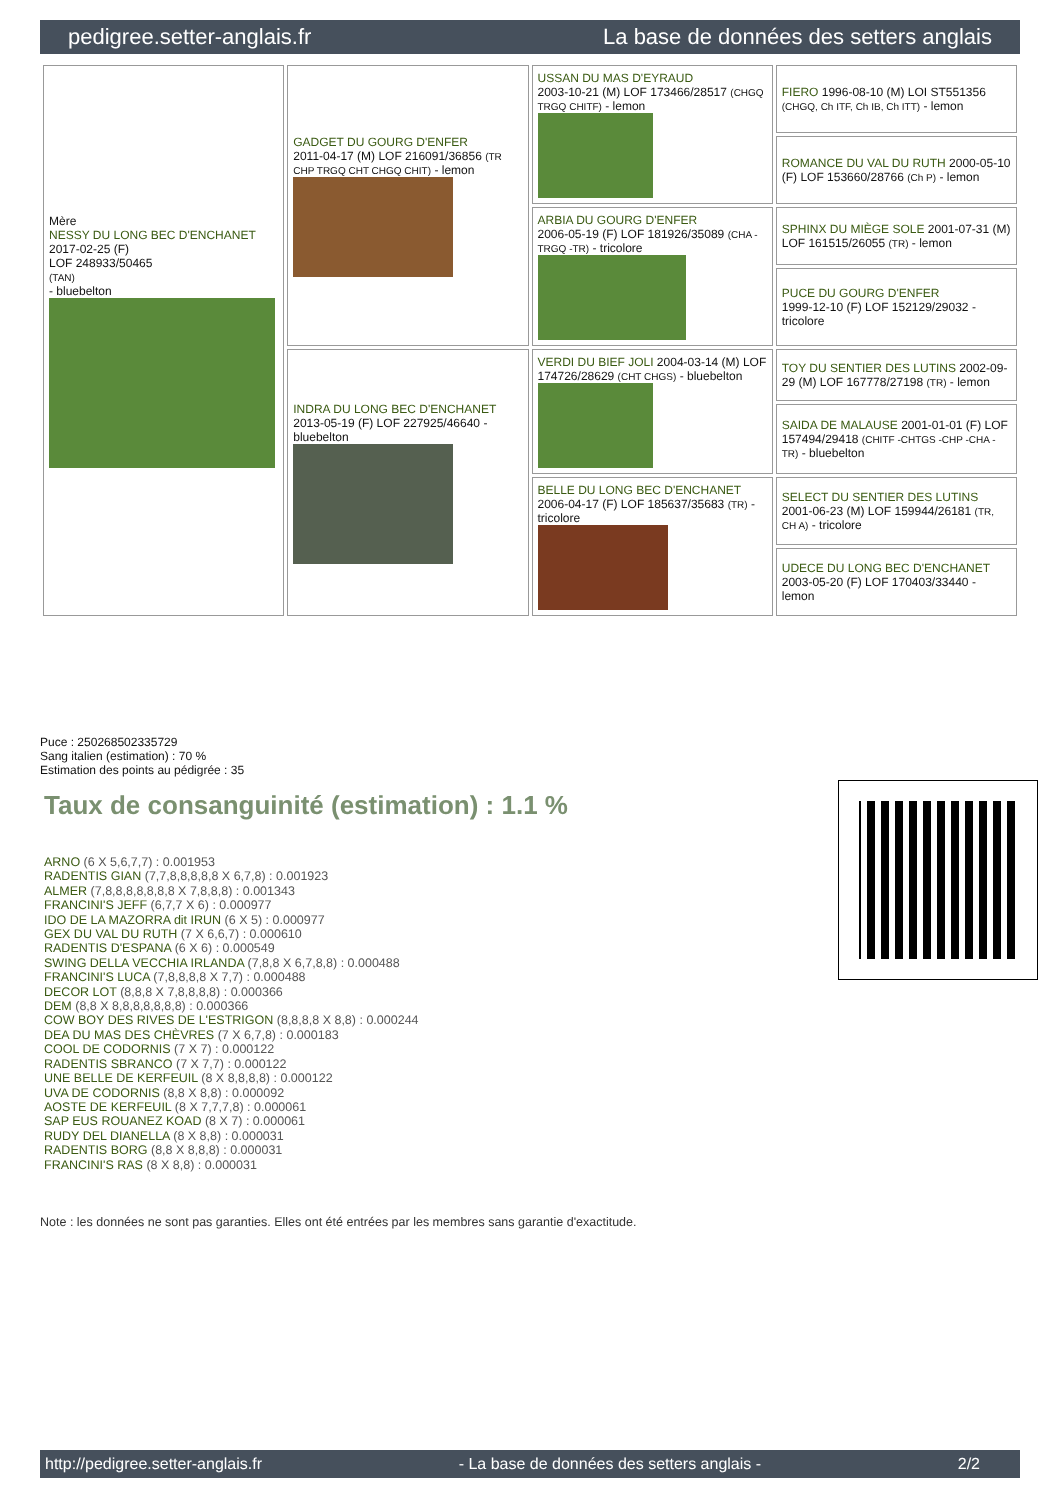pedigree.setter-anglais.fr La base de données des setters anglais
| Mère NESSY DU LONG BEC D'ENCHANET 2017-02-25 (F) LOF 248933/50465 (TAN) - bluebelton | GADGET DU GOURG D'ENFER 2011-04-17 (M) LOF 216091/36856 (TR CHP TRGQ CHT CHGQ CHIT) - lemon | USSAN DU MAS D'EYRAUD 2003-10-21 (M) LOF 173466/28517 (CHGQ TRGQ CHITF) - lemon | FIERO 1996-08-10 (M) LOI ST551356 (CHGQ, Ch ITF, Ch IB, Ch ITT) - lemon |
| | | | ROMANCE DU VAL DU RUTH 2000-05-10 (F) LOF 153660/28766 (Ch P) - lemon |
| | | ARBIA DU GOURG D'ENFER 2006-05-19 (F) LOF 181926/35089 (CHA -TRGQ -TR) - tricolore | SPHINX DU MIÈGE SOLE 2001-07-31 (M) LOF 161515/26055 (TR) - lemon |
| | | | PUCE DU GOURG D'ENFER 1999-12-10 (F) LOF 152129/29032 - tricolore |
| | INDRA DU LONG BEC D'ENCHANET 2013-05-19 (F) LOF 227925/46640 - bluebelton | VERDI DU BIEF JOLI 2004-03-14 (M) LOF 174726/28629 (CHT CHGS) - bluebelton | TOY DU SENTIER DES LUTINS 2002-09-29 (M) LOF 167778/27198 (TR) - lemon |
| | | | SAIDA DE MALAUSE 2001-01-01 (F) LOF 157494/29418 (CHITF -CHTGS -CHP -CHA -TR) - bluebelton |
| | | BELLE DU LONG BEC D'ENCHANET 2006-04-17 (F) LOF 185637/35683 (TR) - tricolore | SELECT DU SENTIER DES LUTINS 2001-06-23 (M) LOF 159944/26181 (TR, CH A) - tricolore |
| | | | UDECE DU LONG BEC D'ENCHANET 2003-05-20 (F) LOF 170403/33440 - lemon |
Puce : 250268502335729
Sang italien (estimation) : 70 %
Estimation des points au pédigrée : 35
Taux de consanguinité (estimation) : 1.1 %
ARNO (6 X 5,6,7,7) : 0.001953
RADENTIS GIAN (7,7,8,8,8,8,8 X 6,7,8) : 0.001923
ALMER (7,8,8,8,8,8,8,8 X 7,8,8,8) : 0.001343
FRANCINI'S JEFF (6,7,7 X 6) : 0.000977
IDO DE LA MAZORRA dit IRUN (6 X 5) : 0.000977
GEX DU VAL DU RUTH (7 X 6,6,7) : 0.000610
RADENTIS D'ESPANA (6 X 6) : 0.000549
SWING DELLA VECCHIA IRLANDA (7,8,8 X 6,7,8,8) : 0.000488
FRANCINI'S LUCA (7,8,8,8,8 X 7,7) : 0.000488
DECOR LOT (8,8,8 X 7,8,8,8,8) : 0.000366
DEM (8,8 X 8,8,8,8,8,8,8) : 0.000366
COW BOY DES RIVES DE L'ESTRIGON (8,8,8,8 X 8,8) : 0.000244
DEA DU MAS DES CHÈVRES (7 X 6,7,8) : 0.000183
COOL DE CODORNIS (7 X 7) : 0.000122
RADENTIS SBRANCO (7 X 7,7) : 0.000122
UNE BELLE DE KERFEUIL (8 X 8,8,8,8) : 0.000122
UVA DE CODORNIS (8,8 X 8,8) : 0.000092
AOSTE DE KERFEUIL (8 X 7,7,7,8) : 0.000061
SAP EUS ROUANEZ KOAD (8 X 7) : 0.000061
RUDY DEL DIANELLA (8 X 8,8) : 0.000031
RADENTIS BORG (8,8 X 8,8,8) : 0.000031
FRANCINI'S RAS (8 X 8,8) : 0.000031
Note : les données ne sont pas garanties. Elles ont été entrées par les membres sans garantie d'exactitude.
http://pedigree.setter-anglais.fr - La base de données des setters anglais - 2/2